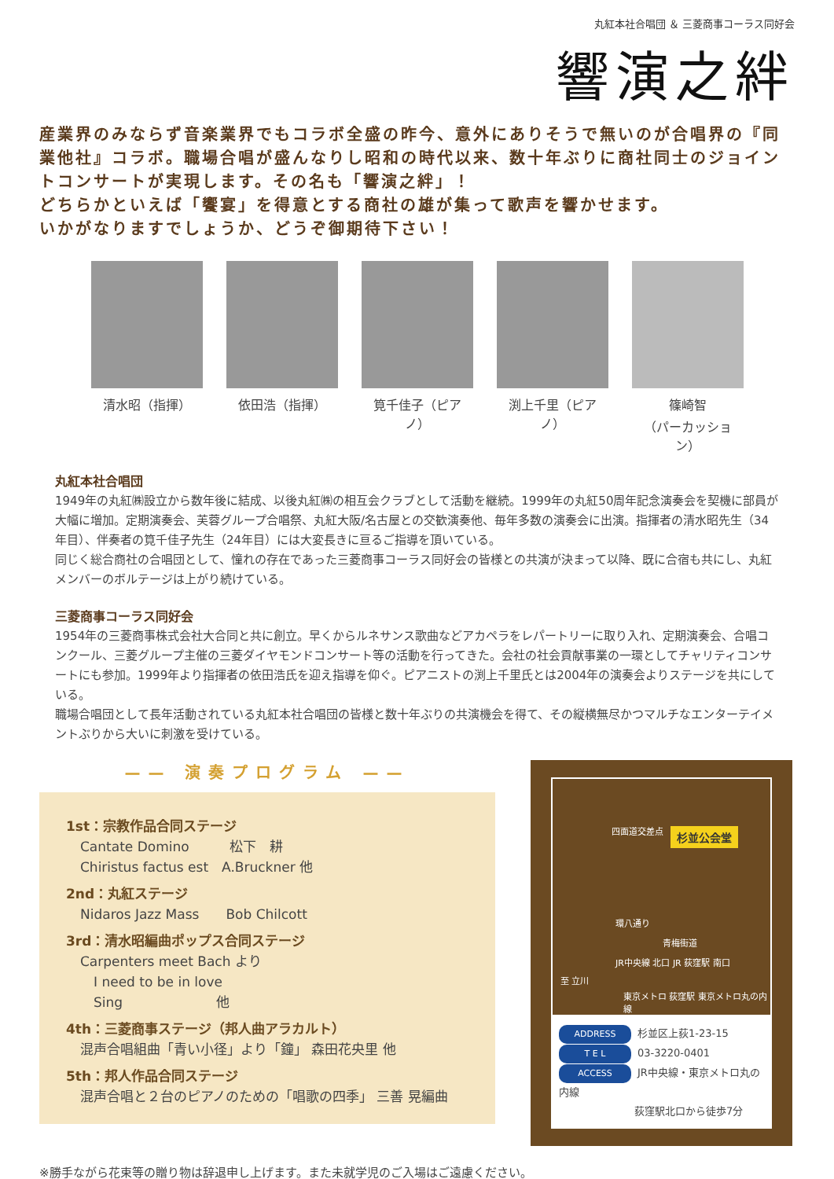丸紅本社合唱団 ＆ 三菱商事コーラス同好会
響演之絆
産業界のみならず音楽業界でもコラボ全盛の昨今、意外にありそうで無いのが合唱界の『同業他社』コラボ。職場合唱が盛んなりし昭和の時代以来、数十年ぶりに商社同士のジョイントコンサートが実現します。その名も「響演之絆」！
どちらかといえば「饗宴」を得意とする商社の雄が集って歌声を響かせます。
いかがなりますでしょうか、どうぞ御期待下さい！
清水昭（指揮） 依田浩（指揮） 筧千佳子（ピアノ）
渕上千里（ピアノ）
篠崎智
（パーカッション）
丸紅本社合唱団
1949年の丸紅㈱設立から数年後に結成、以後丸紅㈱の相互会クラブとして活動を継続。1999年の丸紅50周年記念演奏会を契機に部員が大幅に増加。定期演奏会、芙蓉グループ合唱祭、丸紅大阪/名古屋との交歓演奏他、毎年多数の演奏会に出演。指揮者の清水昭先生（34年目）、伴奏者の筧千佳子先生（24年目）には大変長きに亘るご指導を頂いている。
同じく総合商社の合唱団として、憧れの存在であった三菱商事コーラス同好会の皆様との共演が決まって以降、既に合宿も共にし、丸紅メンバーのボルテージは上がり続けている。
三菱商事コーラス同好会
1954年の三菱商事株式会社大合同と共に創立。早くからルネサンス歌曲などアカペラをレパートリーに取り入れ、定期演奏会、合唱コンクール、三菱グループ主催の三菱ダイヤモンドコンサート等の活動を行ってきた。会社の社会貢献事業の一環としてチャリティコンサートにも参加。1999年より指揮者の依田浩氏を迎え指導を仰ぐ。ピアニストの渕上千里氏とは2004年の演奏会よりステージを共にしている。
職場合唱団として長年活動されている丸紅本社合唱団の皆様と数十年ぶりの共演機会を得て、その縦横無尽かつマルチなエンターテイメントぶりから大いに刺激を受けている。
—— 演奏プログラム ——
1st：宗教作品合同ステージ
Cantate Domino　　　松下　耕
Chiristus factus est　A.Bruckner 他
2nd：丸紅ステージ
Nidaros Jazz Mass　　Bob Chilcott
3rd：清水昭編曲ポップス合同ステージ
Carpenters meet Bach より
　I need to be in love
　Sing　　　　　　　他
4th：三菱商事ステージ（邦人曲アラカルト）
混声合唱組曲「青い小径」より「鐘」 森田花央里 他
5th：邦人作品合同ステージ
混声合唱と２台のピアノのための「唱歌の四季」 三善 晃編曲
四面道交差点
杉並公会堂
環八通り
青梅街道
JR中央線 北口 JR 荻窪駅 南口
至 立川
東京メトロ 荻窪駅 東京メトロ丸の内線
ADDRESS 杉並区上荻1-23-15
T E L 03-3220-0401
ACCESS JR中央線・東京メトロ丸の内線
荻窪駅北口から徒歩7分
※勝手ながら花束等の贈り物は辞退申し上げます。また未就学児のご入場はご遠慮ください。